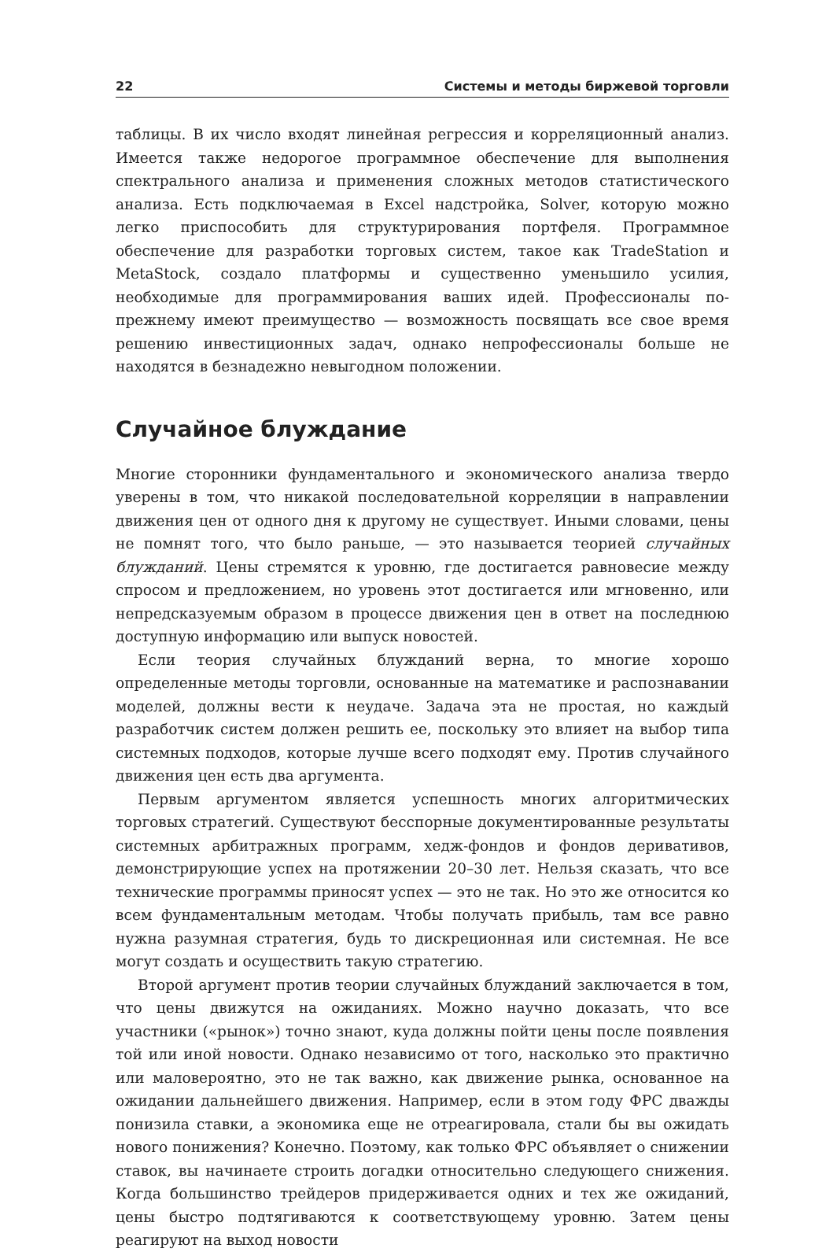22 Системы и методы биржевой торговли
таблицы. В их число входят линейная регрессия и корреляционный анализ. Имеется также недорогое программное обеспечение для выполнения спектрального анализа и применения сложных методов статистического анализа. Есть подключаемая в Excel надстройка, Solver, которую можно легко приспособить для структурирования портфеля. Программное обеспечение для разработки торговых систем, такое как TradeStation и MetaStock, создало платформы и существенно уменьшило усилия, необходимые для программирования ваших идей. Профессионалы по-прежнему имеют преимущество — возможность посвящать все свое время решению инвестиционных задач, однако непрофессионалы больше не находятся в безнадежно невыгодном положении.
Случайное блуждание
Многие сторонники фундаментального и экономического анализа твердо уверены в том, что никакой последовательной корреляции в направлении движения цен от одного дня к другому не существует. Иными словами, цены не помнят того, что было раньше, — это называется теорией случайных блужданий. Цены стремятся к уровню, где достигается равновесие между спросом и предложением, но уровень этот достигается или мгновенно, или непредсказуемым образом в процессе движения цен в ответ на последнюю доступную информацию или выпуск новостей.
Если теория случайных блужданий верна, то многие хорошо определенные методы торговли, основанные на математике и распознавании моделей, должны вести к неудаче. Задача эта не простая, но каждый разработчик систем должен решить ее, поскольку это влияет на выбор типа системных подходов, которые лучше всего подходят ему. Против случайного движения цен есть два аргумента.
Первым аргументом является успешность многих алгоритмических торговых стратегий. Существуют бесспорные документированные результаты системных арбитражных программ, хедж-фондов и фондов деривативов, демонстрирующие успех на протяжении 20–30 лет. Нельзя сказать, что все технические программы приносят успех — это не так. Но это же относится ко всем фундаментальным методам. Чтобы получать прибыль, там все равно нужна разумная стратегия, будь то дискреционная или системная. Не все могут создать и осуществить такую стратегию.
Второй аргумент против теории случайных блужданий заключается в том, что цены движутся на ожиданиях. Можно научно доказать, что все участники («рынок») точно знают, куда должны пойти цены после появления той или иной новости. Однако независимо от того, насколько это практично или маловероятно, это не так важно, как движение рынка, основанное на ожидании дальнейшего движения. Например, если в этом году ФРС дважды понизила ставки, а экономика еще не отреагировала, стали бы вы ожидать нового понижения? Конечно. Поэтому, как только ФРС объявляет о снижении ставок, вы начинаете строить догадки относительно следующего снижения. Когда большинство трейдеров придерживается одних и тех же ожиданий, цены быстро подтягиваются к соответствующему уровню. Затем цены реагируют на выход новости